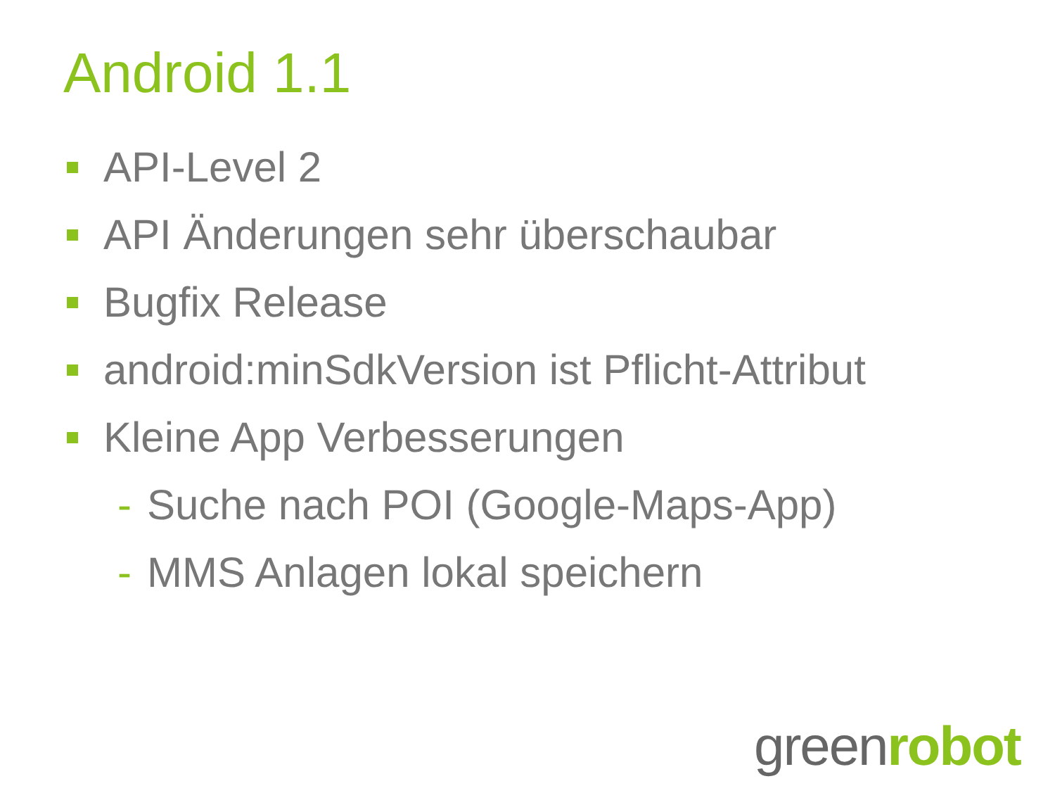Android 1.1
API-Level 2
API Änderungen sehr überschaubar
Bugfix Release
android:minSdkVersion ist Pflicht-Attribut
Kleine App Verbesserungen
- Suche nach POI (Google-Maps-App)
- MMS Anlagen lokal speichern
greenrobot